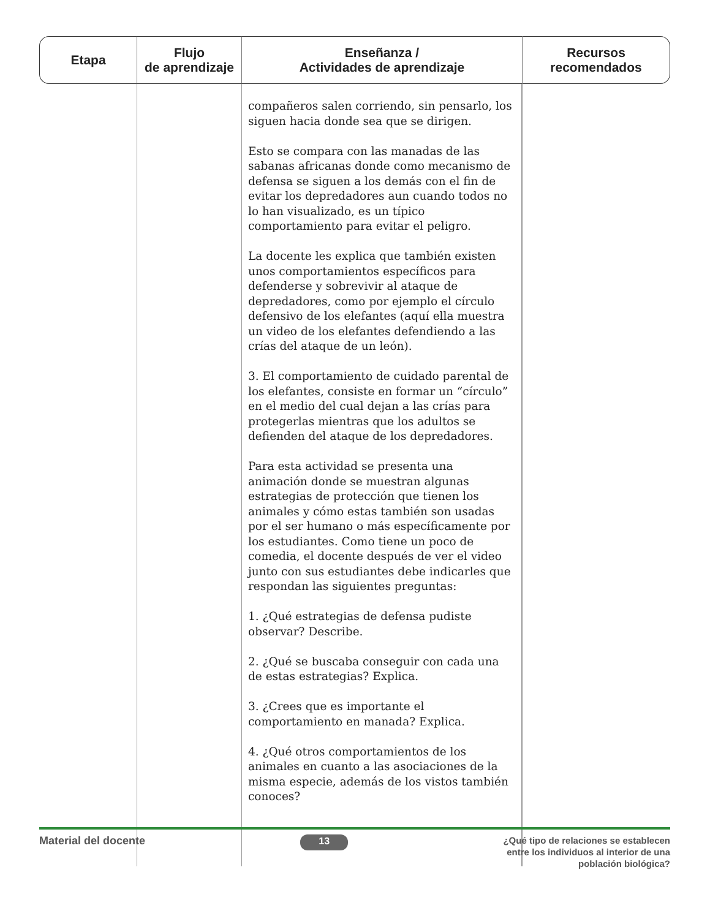| Etapa | Flujo de aprendizaje | Enseñanza / Actividades de aprendizaje | Recursos recomendados |
| --- | --- | --- | --- |
| | | compañeros salen corriendo, sin pensarlo, los siguen hacia donde sea que se dirigen. Esto se compara con las manadas de las sabanas africanas donde como mecanismo de defensa se siguen a los demás con el fin de evitar los depredadores aun cuando todos no lo han visualizado, es un típico comportamiento para evitar el peligro. La docente les explica que también existen unos comportamientos específicos para defenderse y sobrevivir al ataque de depredadores, como por ejemplo el círculo defensivo de los elefantes (aquí ella muestra un video de los elefantes defendiendo a las crías del ataque de un león). 3. El comportamiento de cuidado parental de los elefantes, consiste en formar un “círculo” en el medio del cual dejan a las crías para protegerlas mientras que los adultos se defienden del ataque de los depredadores. Para esta actividad se presenta una animación donde se muestran algunas estrategias de protección que tienen los animales y cómo estas también son usadas por el ser humano o más específicamente por los estudiantes. Como tiene un poco de comedia, el docente después de ver el video junto con sus estudiantes debe indicarles que respondan las siguientes preguntas: 1. ¿Qué estrategias de defensa pudiste observar? Describe. 2. ¿Qué se buscaba conseguir con cada una de estas estrategias? Explica. 3. ¿Crees que es importante el comportamiento en manada? Explica. 4. ¿Qué otros comportamientos de los animales en cuanto a las asociaciones de la misma especie, además de los vistos también conoces? | |
Material del docente 13 ¿Qué tipo de relaciones se establecen
entre los individuos al interior de una
población biológica?